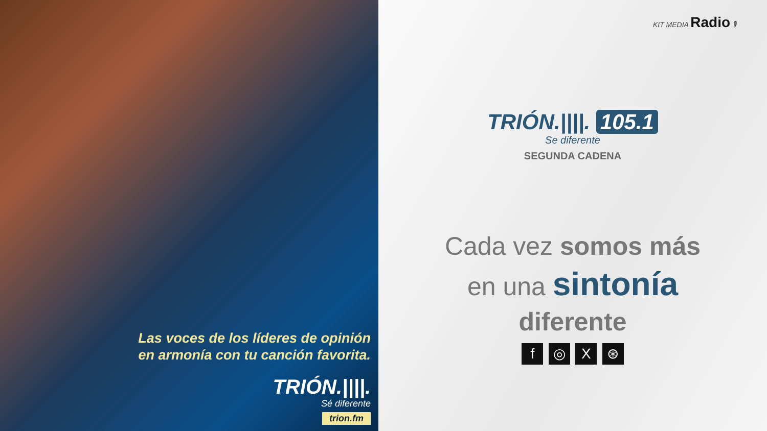Las voces de los líderes de opinión
en armonía con tu canción favorita.
TRIÓN.||||.
Sé diferente
trion.fm
KIT MEDIA Radio 🎙
TRIÓN.||||. 105.1
Se diferente
SEGUNDA CADENA
Cada vez somos más
en una sintonía
diferente
f ◎ X ⊛